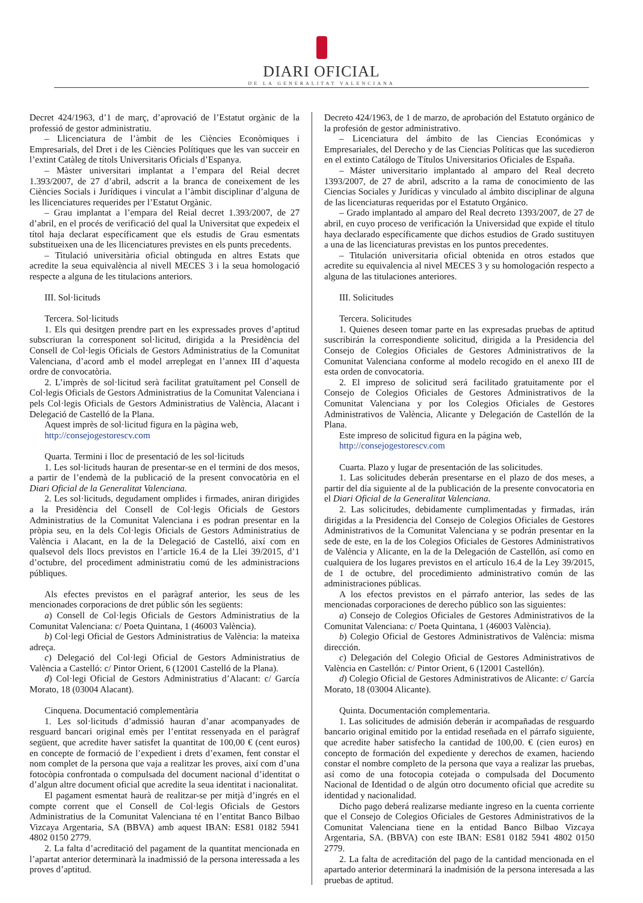DIARI OFICIAL
DE LA GENERALITAT VALENCIANA
Decret 424/1963, d’1 de març, d’aprovació de l’Estatut orgànic de la professió de gestor administratiu.
– Llicenciatura de l’àmbit de les Ciències Econòmiques i Empresarials, del Dret i de les Ciències Polítiques que les van succeir en l’extint Catàleg de títols Universitaris Oficials d’Espanya.
– Màster universitari implantat a l’empara del Reial decret 1.393/2007, de 27 d’abril, adscrit a la branca de coneixement de les Ciències Socials i Jurídiques i vinculat a l’àmbit disciplinar d’alguna de les llicenciatures requerides per l’Estatut Orgànic.
– Grau implantat a l’empara del Reial decret 1.393/2007, de 27 d’abril, en el procés de verificació del qual la Universitat que expedeix el títol haja declarat específicament que els estudis de Grau esmentats substitueixen una de les llicenciatures previstes en els punts precedents.
– Titulació universitària oficial obtinguda en altres Estats que acredite la seua equivalència al nivell MECES 3 i la seua homologació respecte a alguna de les titulacions anteriors.
III. Sol·licituds
Tercera. Sol·licituds
1. Els qui desitgen prendre part en les expressades proves d’aptitud subscriuran la corresponent sol·licitud, dirigida a la Presidència del Consell de Col·legis Oficials de Gestors Administratius de la Comunitat Valenciana, d’acord amb el model arreplegat en l’annex III d’aquesta ordre de convocatòria.
2. L’imprès de sol·licitud serà facilitat gratuïtament pel Consell de Col·legis Oficials de Gestors Administratius de la Comunitat Valenciana i pels Col·legis Oficials de Gestors Administratius de València, Alacant i Delegació de Castelló de la Plana.
Aquest imprès de sol·licitud figura en la pàgina web,
http://consejogestorescv.com
Quarta. Termini i lloc de presentació de les sol·licituds
1. Les sol·licituds hauran de presentar-se en el termini de dos mesos, a partir de l’endemà de la publicació de la present convocatòria en el Diari Oficial de la Generalitat Valenciana.
2. Les sol·licituds, degudament omplides i firmades, aniran dirigides a la Presidència del Consell de Col·legis Oficials de Gestors Administratius de la Comunitat Valenciana i es podran presentar en la pròpia seu, en la dels Col·legis Oficials de Gestors Administratius de València i Alacant, en la de la Delegació de Castelló, així com en qualsevol dels llocs previstos en l’article 16.4 de la Llei 39/2015, d’1 d’octubre, del procediment administratiu comú de les administracions públiques.
Als efectes previstos en el paràgraf anterior, les seus de les mencionades corporacions de dret públic són les següents:
a) Consell de Col·legis Oficials de Gestors Administratius de la Comunitat Valenciana: c/ Poeta Quintana, 1 (46003 València).
b) Col·legi Oficial de Gestors Administratius de València: la mateixa adreça.
c) Delegació del Col·legi Oficial de Gestors Administratius de València a Castelló: c/ Pintor Orient, 6 (12001 Castelló de la Plana).
d) Col·legi Oficial de Gestors Administratius d’Alacant: c/ García Morato, 18 (03004 Alacant).
Cinquena. Documentació complementària
1. Les sol·licituds d’admissió hauran d’anar acompanyades de resguard bancari original emès per l’entitat ressenyada en el paràgraf següent, que acredite haver satisfet la quantitat de 100,00 € (cent euros) en concepte de formació de l’expedient i drets d’examen, fent constar el nom complet de la persona que vaja a realitzar les proves, així com d’una fotocòpia confrontada o compulsada del document nacional d’identitat o d’algun altre document oficial que acredite la seua identitat i nacionalitat.
El pagament esmentat haurà de realitzar-se per mitjà d’ingrés en el compte corrent que el Consell de Col·legis Oficials de Gestors Administratius de la Comunitat Valenciana té en l’entitat Banco Bilbao Vizcaya Argentaria, SA (BBVA) amb aquest IBAN: ES81 0182 5941 4802 0150 2779.
2. La falta d’acreditació del pagament de la quantitat mencionada en l’apartat anterior determinarà la inadmissió de la persona interessada a les proves d’aptitud.
Decreto 424/1963, de 1 de marzo, de aprobación del Estatuto orgánico de la profesión de gestor administrativo.
– Licenciatura del ámbito de las Ciencias Económicas y Empresariales, del Derecho y de las Ciencias Políticas que las sucedieron en el extinto Catálogo de Títulos Universitarios Oficiales de España.
– Máster universitario implantado al amparo del Real decreto 1393/2007, de 27 de abril, adscrito a la rama de conocimiento de las Ciencias Sociales y Jurídicas y vinculado al ámbito disciplinar de alguna de las licenciaturas requeridas por el Estatuto Orgánico.
– Grado implantado al amparo del Real decreto 1393/2007, de 27 de abril, en cuyo proceso de verificación la Universidad que expide el título haya declarado específicamente que dichos estudios de Grado sustituyen a una de las licenciaturas previstas en los puntos precedentes.
– Titulación universitaria oficial obtenida en otros estados que acredite su equivalencia al nivel MECES 3 y su homologación respecto a alguna de las titulaciones anteriores.
III. Solicitudes
Tercera. Solicitudes
1. Quienes deseen tomar parte en las expresadas pruebas de aptitud suscribirán la correspondiente solicitud, dirigida a la Presidencia del Consejo de Colegios Oficiales de Gestores Administrativos de la Comunitat Valenciana conforme al modelo recogido en el anexo III de esta orden de convocatoria.
2. El impreso de solicitud será facilitado gratuitamente por el Consejo de Colegios Oficiales de Gestores Administrativos de la Comunitat Valenciana y por los Colegios Oficiales de Gestores Administrativos de València, Alicante y Delegación de Castellón de la Plana.
Este impreso de solicitud figura en la página web,
http://consejogestorescv.com
Cuarta. Plazo y lugar de presentación de las solicitudes.
1. Las solicitudes deberán presentarse en el plazo de dos meses, a partir del día siguiente al de la publicación de la presente convocatoria en el Diari Oficial de la Generalitat Valenciana.
2. Las solicitudes, debidamente cumplimentadas y firmadas, irán dirigidas a la Presidencia del Consejo de Colegios Oficiales de Gestores Administrativos de la Comunitat Valenciana y se podrán presentar en la sede de este, en la de los Colegios Oficiales de Gestores Administrativos de València y Alicante, en la de la Delegación de Castellón, así como en cualquiera de los lugares previstos en el artículo 16.4 de la Ley 39/2015, de 1 de octubre, del procedimiento administrativo común de las administraciones públicas.
A los efectos previstos en el párrafo anterior, las sedes de las mencionadas corporaciones de derecho público son las siguientes:
a) Consejo de Colegios Oficiales de Gestores Administrativos de la Comunitat Valenciana: c/ Poeta Quintana, 1 (46003 València).
b) Colegio Oficial de Gestores Administrativos de València: misma dirección.
c) Delegación del Colegio Oficial de Gestores Administrativos de València en Castellón: c/ Pintor Orient, 6 (12001 Castellón).
d) Colegio Oficial de Gestores Administrativos de Alicante: c/ García Morato, 18 (03004 Alicante).
Quinta. Documentación complementaria.
1. Las solicitudes de admisión deberán ir acompañadas de resguardo bancario original emitido por la entidad reseñada en el párrafo siguiente, que acredite haber satisfecho la cantidad de 100,00. € (cien euros) en concepto de formación del expediente y derechos de examen, haciendo constar el nombre completo de la persona que vaya a realizar las pruebas, así como de una fotocopia cotejada o compulsada del Documento Nacional de Identidad o de algún otro documento oficial que acredite su identidad y nacionalidad.
Dicho pago deberá realizarse mediante ingreso en la cuenta corriente que el Consejo de Colegios Oficiales de Gestores Administrativos de la Comunitat Valenciana tiene en la entidad Banco Bilbao Vizcaya Argentaria, SA. (BBVA) con este IBAN: ES81 0182 5941 4802 0150 2779.
2. La falta de acreditación del pago de la cantidad mencionada en el apartado anterior determinará la inadmisión de la persona interesada a las pruebas de aptitud.